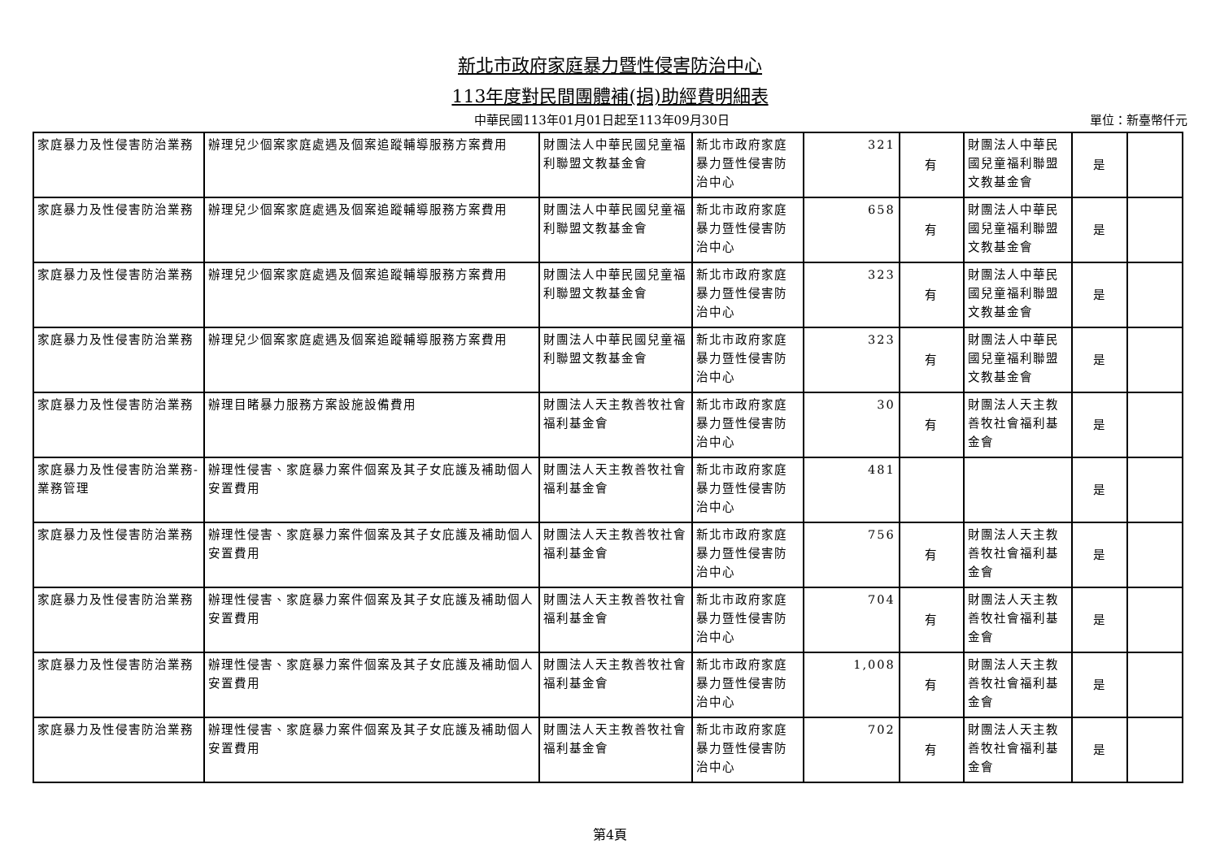新北市政府家庭暴力暨性侵害防治中心
113年度對民間團體補(捐)助經費明細表
中華民國113年01月01日起至113年09月30日
單位：新臺幣仟元
| 家庭暴力及性侵害防治業務 | 辦理兒少個案家庭處遇及個案追蹤輔導服務方案費用 | 財團法人中華民國兒童福利聯盟文教基金會 | 新北市政府家庭暴力暨性侵害防治中心 | 321 | 有 | 財團法人中華民國兒童福利聯盟文教基金會 | 是 | |
| 家庭暴力及性侵害防治業務 | 辦理兒少個案家庭處遇及個案追蹤輔導服務方案費用 | 財團法人中華民國兒童福利聯盟文教基金會 | 新北市政府家庭暴力暨性侵害防治中心 | 658 | 有 | 財團法人中華民國兒童福利聯盟文教基金會 | 是 | |
| 家庭暴力及性侵害防治業務 | 辦理兒少個案家庭處遇及個案追蹤輔導服務方案費用 | 財團法人中華民國兒童福利聯盟文教基金會 | 新北市政府家庭暴力暨性侵害防治中心 | 323 | 有 | 財團法人中華民國兒童福利聯盟文教基金會 | 是 | |
| 家庭暴力及性侵害防治業務 | 辦理兒少個案家庭處遇及個案追蹤輔導服務方案費用 | 財團法人中華民國兒童福利聯盟文教基金會 | 新北市政府家庭暴力暨性侵害防治中心 | 323 | 有 | 財團法人中華民國兒童福利聯盟文教基金會 | 是 | |
| 家庭暴力及性侵害防治業務 | 辦理目睹暴力服務方案設施設備費用 | 財團法人天主教善牧社會福利基金會 | 新北市政府家庭暴力暨性侵害防治中心 | 30 | 有 | 財團法人天主教善牧社會福利基金會 | 是 | |
| 家庭暴力及性侵害防治業務-業務管理 | 辦理性侵害、家庭暴力案件個案及其子女庇護及補助個人安置費用 | 財團法人天主教善牧社會福利基金會 | 新北市政府家庭暴力暨性侵害防治中心 | 481 | | | 是 | |
| 家庭暴力及性侵害防治業務 | 辦理性侵害、家庭暴力案件個案及其子女庇護及補助個人安置費用 | 財團法人天主教善牧社會福利基金會 | 新北市政府家庭暴力暨性侵害防治中心 | 756 | 有 | 財團法人天主教善牧社會福利基金會 | 是 | |
| 家庭暴力及性侵害防治業務 | 辦理性侵害、家庭暴力案件個案及其子女庇護及補助個人安置費用 | 財團法人天主教善牧社會福利基金會 | 新北市政府家庭暴力暨性侵害防治中心 | 704 | 有 | 財團法人天主教善牧社會福利基金會 | 是 | |
| 家庭暴力及性侵害防治業務 | 辦理性侵害、家庭暴力案件個案及其子女庇護及補助個人安置費用 | 財團法人天主教善牧社會福利基金會 | 新北市政府家庭暴力暨性侵害防治中心 | 1,008 | 有 | 財團法人天主教善牧社會福利基金會 | 是 | |
| 家庭暴力及性侵害防治業務 | 辦理性侵害、家庭暴力案件個案及其子女庇護及補助個人安置費用 | 財團法人天主教善牧社會福利基金會 | 新北市政府家庭暴力暨性侵害防治中心 | 702 | 有 | 財團法人天主教善牧社會福利基金會 | 是 | |
第4頁